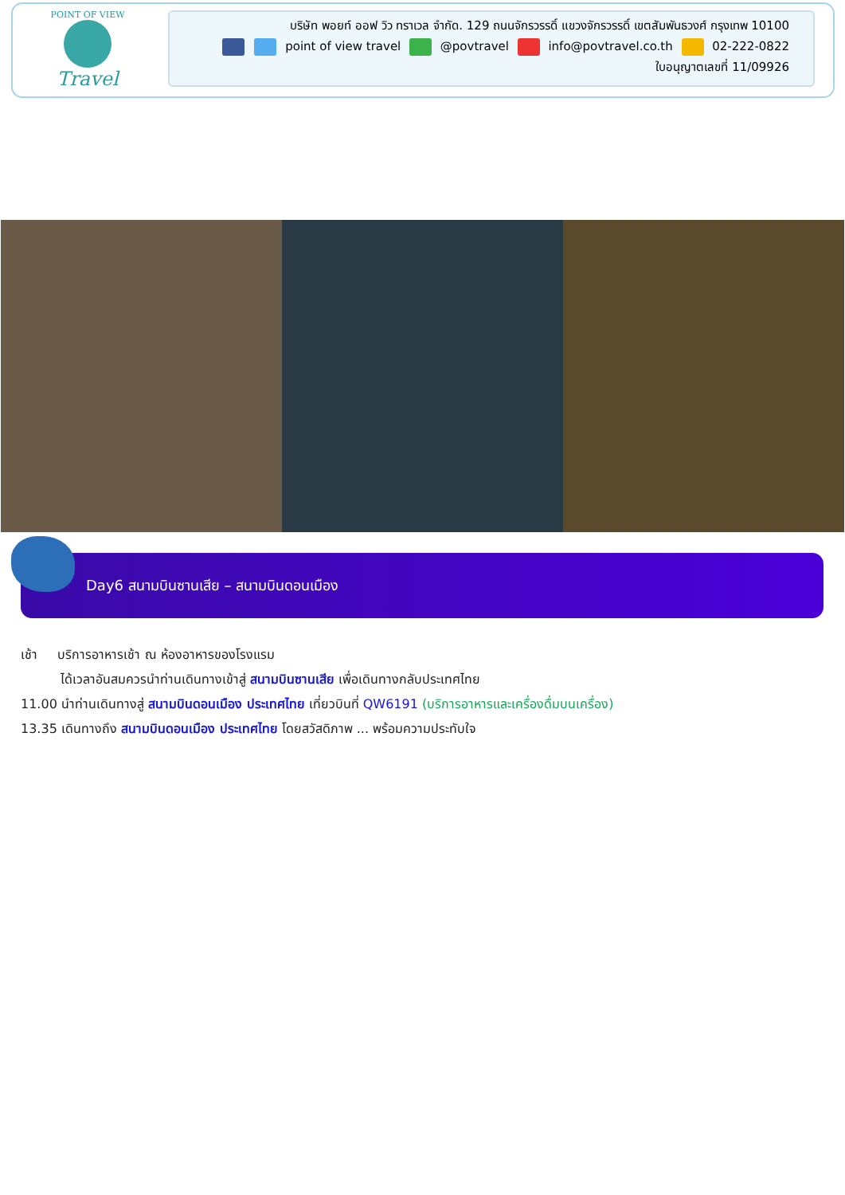POINT OF VIEW
Travel
บริษัท พอยท์ ออฟ วิว ทราเวล จำกัด. 129 ถนนจักรวรรดิ์ แขวงจักรวรรดิ์ เขตสัมพันธวงศ์ กรุงเทพ 10100
point of view travel @povtravel info@povtravel.co.th 02-222-0822
ใบอนุญาตเลขที่ 11/09926
Day6 สนามบินซานเสีย – สนามบินดอนเมือง
เช้า บริการอาหารเช้า ณ ห้องอาหารของโรงแรม
ได้เวลาอันสมควรนำท่านเดินทางเข้าสู่ สนามบินซานเสีย เพื่อเดินทางกลับประเทศไทย
11.00 นำท่านเดินทางสู่ สนามบินดอนเมือง ประเทศไทย เที่ยวบินที่ QW6191 (บริการอาหารและเครื่องดื่มบนเครื่อง)
13.35 เดินทางถึง สนามบินดอนเมือง ประเทศไทย โดยสวัสดิภาพ ... พร้อมความประทับใจ